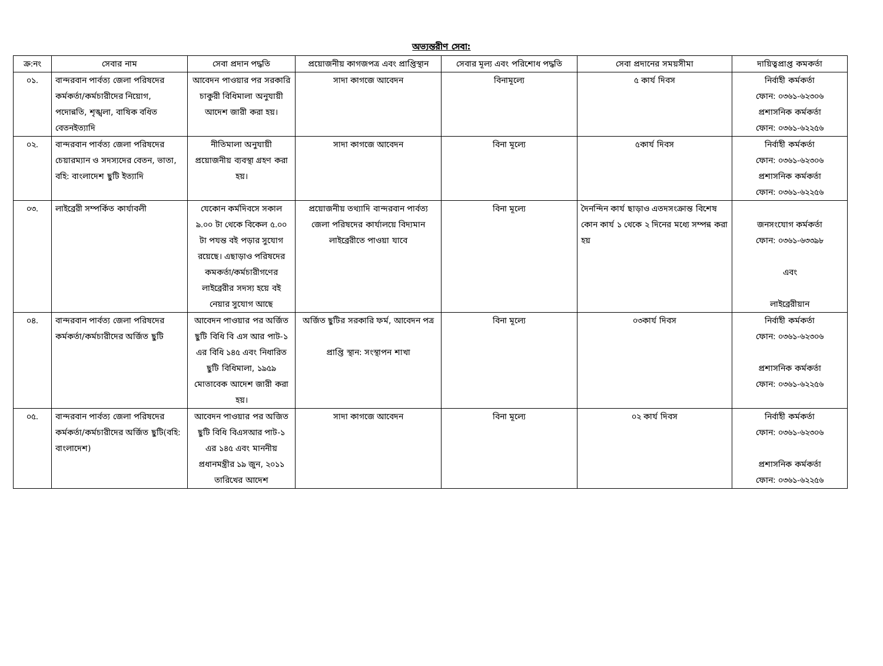অভ্যন্তরীণ সেবা:
| ক্র:নং | সেবার নাম | সেবা প্রদান পদ্ধতি | প্রয়োজনীয় কাগজপত্র এবং প্রাপ্তিস্থান | সেবার মূল্য এবং পরিশোধ পদ্ধতি | সেবা প্রদানের সময়সীমা | দায়িত্বপ্রাপ্ত কমকর্তা |
| --- | --- | --- | --- | --- | --- | --- |
| ০১. | বান্দরবান পার্বত্য জেলা পরিষদের কর্মকর্তা/কর্মচারীদের নিয়োগ, পদোন্নতি, শৃঙ্খলা, বাষিক বধিত বেতনইত্যাদি | আবেদন পাওয়ার পর সরকারি চাকুরী বিধিমালা অনুযায়ী আদেশ জারী করা হয়। | সাদা কাগজে আবেদন | বিনামূল্যে | ৫ কার্য দিবস | নির্বাহী কর্মকর্তা ফোন: ০৩৬১-৬২৩০৬ প্রশাসনিক কর্মকর্তা ফোন: ০৩৬১-৬২২৫৬ |
| ০২. | বান্দরবান পার্বত্য জেলা পরিষদের চেয়ারম্যান ও সদস্যদের বেতন, ভাতা, বহি: বাংলাদেশ ছুটি ইত্যাদি | নীতিমালা অনুযায়ী প্রয়োজনীয় ব্যবস্থা গ্রহণ করা হয়। | সাদা কাগজে আবেদন | বিনা মূল্যে | ৫কার্য দিবস | নির্বাহী কর্মকর্তা ফোন: ০৩৬১-৬২৩০৬ প্রশাসনিক কর্মকর্তা ফোন: ০৩৬১-৬২২৫৬ |
| ০৩. | লাইব্রেরী সম্পর্কিত কার্যাবলী | যেকোন কর্মদিবসে সকাল ৯.০০ টা থেকে বিকেল ৫.০০ টা পযন্ত বই পড়ার সুযোগ রয়েছে। এছাড়াও পরিষদের কমকর্তা/কর্মচারীগণের লাইব্রেরীর সদস্য হয়ে বই নেয়ার সুযোগ আছে | প্রয়োজনীয় তথ্যাদি বান্দরবান পার্বত্য জেলা পরিষদের কার্যালয়ে বিদ্যমান লাইব্রেরীতে পাওয়া যাবে | বিনা মূল্যে | দৈনন্দিন কার্য ছাড়াও এতদসংক্রান্ত বিশেষ কোন কার্য ১ থেকে ২ দিনের মধ্যে সম্পন্ন করা হয় | জনসংযোগ কর্মকর্তা ফোন: ০৩৬১-৬৩৩৯৮ এবং লাইব্রেরীয়ান |
| ০৪. | বান্দরবান পার্বত্য জেলা পরিষদের কর্মকর্তা/কর্মচারীদের অর্জিত ছুটি | আবেদন পাওয়ার পর অর্জিত ছুটি বিধি বি এস আর পাট-১ এর বিধি ১৪৫ এবং নিধারিত ছুটি বিধিমালা, ১৯৫৯ মোতাবেক আদেশ জারী করা হয়। | অর্জিত ছুটির সরকারি ফর্ম, আবেদন পত্র প্রাপ্তি স্থান: সংস্থাপন শাখা | বিনা মূল্যে | ০৩কার্য দিবস | নির্বাহী কর্মকর্তা ফোন: ০৩৬১-৬২৩০৬ প্রশাসনিক কর্মকর্তা ফোন: ০৩৬১-৬২২৫৬ |
| ০৫. | বান্দরবান পার্বত্য জেলা পরিষদের কর্মকর্তা/কর্মচারীদের অর্জিত ছুটি(বহি: বাংলাদেশ) | আবেদন পাওয়ার পর অজিত ছুটি বিধি বিএসআর পাট-১ এর ১৪৫ এবং মাননীয় প্রধানমন্ত্রীর ১৯ জুন, ২০১১ তারিখের আদেশ | সাদা কাগজে আবেদন | বিনা মূল্যে | ০২ কার্য দিবস | নির্বাহী কর্মকর্তা ফোন: ০৩৬১-৬২৩০৬ প্রশাসনিক কর্মকর্তা ফোন: ০৩৬১-৬২২৫৬ |